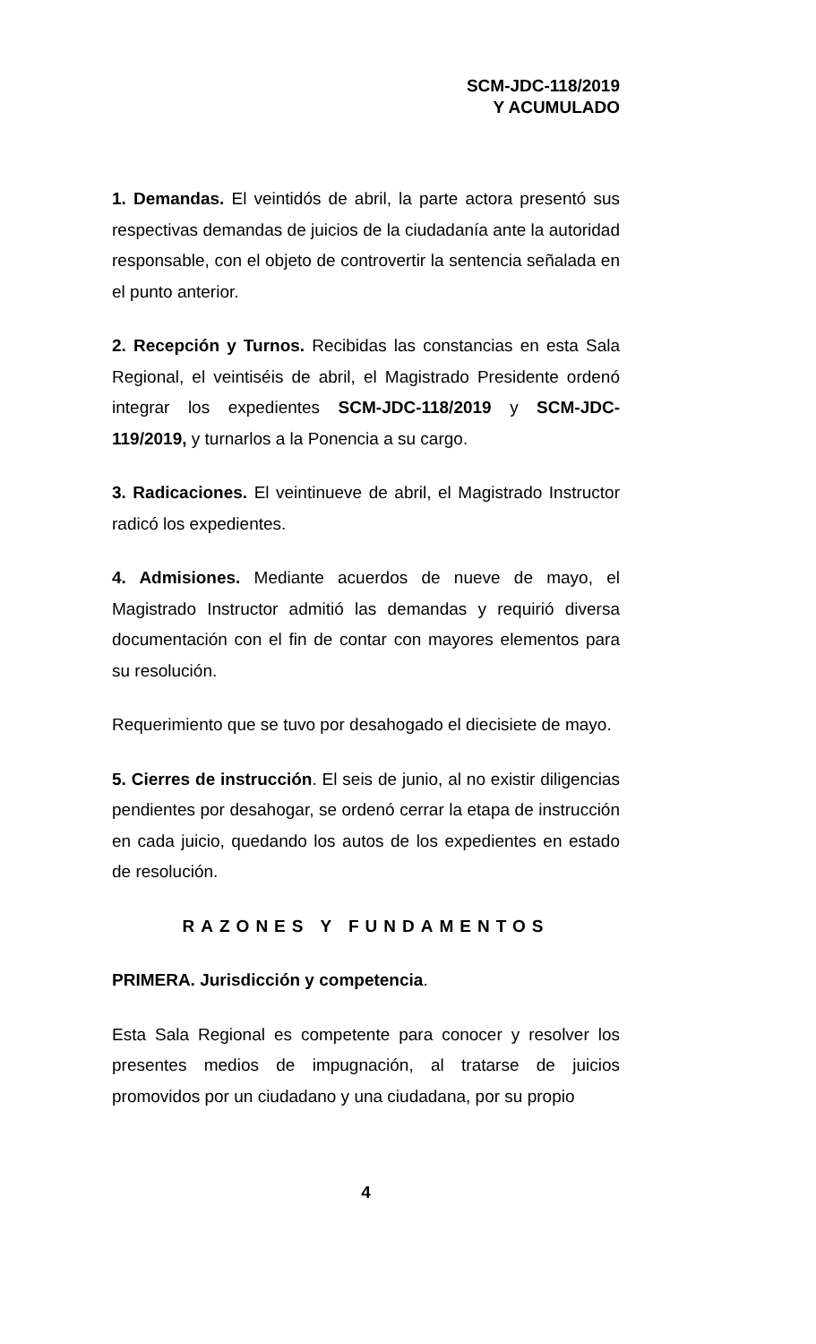SCM-JDC-118/2019
Y ACUMULADO
1. Demandas. El veintidós de abril, la parte actora presentó sus respectivas demandas de juicios de la ciudadanía ante la autoridad responsable, con el objeto de controvertir la sentencia señalada en el punto anterior.
2. Recepción y Turnos. Recibidas las constancias en esta Sala Regional, el veintiséis de abril, el Magistrado Presidente ordenó integrar los expedientes SCM-JDC-118/2019 y SCM-JDC-119/2019, y turnarlos a la Ponencia a su cargo.
3. Radicaciones. El veintinueve de abril, el Magistrado Instructor radicó los expedientes.
4. Admisiones. Mediante acuerdos de nueve de mayo, el Magistrado Instructor admitió las demandas y requirió diversa documentación con el fin de contar con mayores elementos para su resolución.
Requerimiento que se tuvo por desahogado el diecisiete de mayo.
5. Cierres de instrucción. El seis de junio, al no existir diligencias pendientes por desahogar, se ordenó cerrar la etapa de instrucción en cada juicio, quedando los autos de los expedientes en estado de resolución.
RAZONES Y FUNDAMENTOS
PRIMERA. Jurisdicción y competencia.
Esta Sala Regional es competente para conocer y resolver los presentes medios de impugnación, al tratarse de juicios promovidos por un ciudadano y una ciudadana, por su propio
4